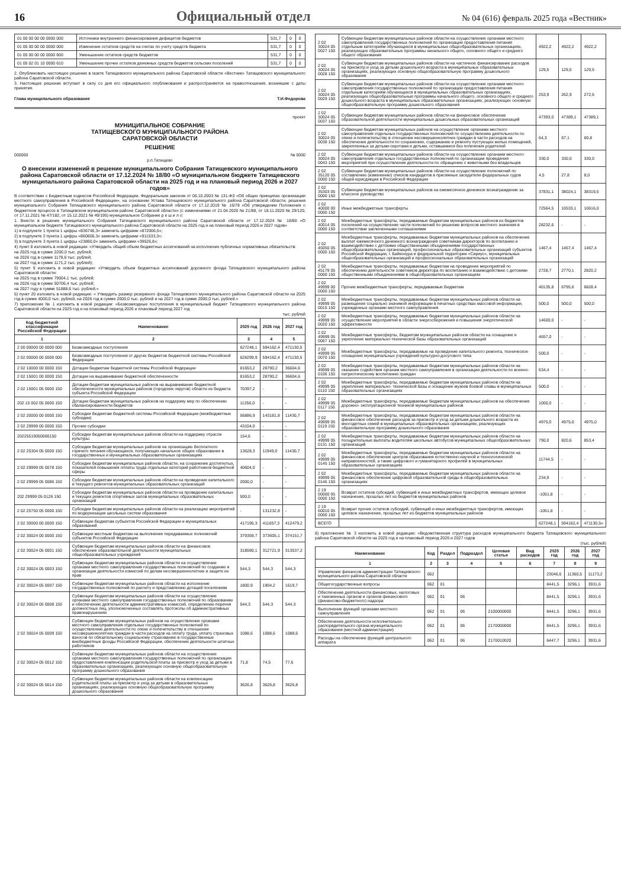16 Официальный отдел № 04 (616) февраль 2025 года «Вестник»
| 01 00 00 00 00 0000 000 | Источники внутреннего финансирования дефицитов бюджетов | 531,7 | 0 | 0 |
| 01 05 00 00 00 0000 000 | Изменение остатков средств на счетах по учету средств бюджета | 531,7 | 0 | 0 |
| 01 05 00 00 00 0000 600 | Уменьшение остатков средств бюджетов | 531,7 | 0 | 0 |
| 01 05 02 01 10 0000 610 | Уменьшение прочих остатков денежных средств бюджетов сельских поселений | 531,7 | 0 | 0 |
2. Опубликовать настоящее решение в газете Татищевского муниципального района Саратовской области «Вестник» Татищевского муниципального района Саратовской области.
3. Настоящее решение вступает в силу со дня его официального опубликования и распространяется на правоотношения, возникшие с даты принятия.
Глава муниципального образования Т.И.Федорова
проект
МУНИЦИПАЛЬНОЕ СОБРАНИЕ
ТАТИЩЕВСКОГО МУНИЦИПАЛЬНОГО РАЙОНА
САРАТОВСКОЙ ОБЛАСТИ
РЕШЕНИЕ
000000 № 0000
р.п.Татищево
О внесении изменений в решение муниципального Собрания Татищевского муниципального района Саратовской области от 17.12.2024 № 18/80 «О муниципальном бюджете Татищевского муниципального района Саратовской области на 2025 год и на плановый период 2026 и 2027 годов»
В соответствии с Бюджетным кодексом Российской Федерации, Федеральным законом от 06.10.2003 № 131-ФЗ «Об общих принципах организации местного самоуправления в Российской Федерации», на основании Устава Татищевского муниципального района Саратовской области, решения муниципального Собрания Татищевского муниципального района Саратовской области от 17.12.2019 № 16/78 «Об утверждении Положения о бюджетном процессе в Татищевском муниципальном районе Саратовской области» (с изменениями от 21.04.2020 № 21/88, от 18.11.2020 № 29/120, от 17.11.2021 № 47/182, от 15.12.2021 № 49/195) муниципальное Собрание р е ш и л о:
1. Внести в решение муниципального Собрания Татищевского муниципального района Саратовской области от 17.12.2024 № 18/80 «О муниципальном бюджете Татищевского муниципального района Саратовской области на 2025 год и на плановый период 2026 и 2027 годов»
1) в подпункте 1 пункта 1 цифры «836746,3» заменить цифрами «872006,5»;
2) в подпункте 2 пункта 1 цифры «860606,3» заменить цифрами «911533,3»;
3) в подпункте 3 пункта 1 цифры «23860,0» заменить цифрами «39526,8»;
4) пункт 8 изложить в новой редакции: «Утвердить общий объем бюджетных ассигнований на исполнение публичных нормативных обязательств:
на 2025 год в сумме 2200,0 тыс. рублей;
на 2026 год в сумме 1179,6 тыс. рублей;
на 2027 год в сумме 1171,2 тыс. рублей);
5) пункт 9 изложить в новой редакции: «Утвердить объем бюджетных ассигнований дорожного фонда Татищевского муниципального района Саратовской области:
на 2025 год в сумме 79004,1 тыс. рублей;
на 2026 год в сумме 50706,4 тыс. рублей;
на 2027 году в сумме 51888,6 тыс. рублей.»
6) пункт 20 изложить в новой редакции: « Утвердить размер резервного фонда Татищевского муниципального района Саратовской области на 2025 год в сумме 4000,0 тыс. рублей, на 2026 год в сумме 2000,0 тыс. рублей и на 2027 год в сумме 2000,0 тыс. рублей.»
7) приложение № 1 изложить в новой редакции: «Безвозмездные поступления в муниципальный бюджет Татищевского муниципального района Саратовской области на 2025 год и на плановый период 2026 и плановый период 2027 год
тыс. рублей
| Код бюджетной классификации Российской Федерации | Наименование | 2025 год | 2026 год | 2027 год |
| --- | --- | --- | --- | --- |
| 1 | 2 | 3 | 4 | 5 |
| 2 00 00000 00 0000 000 | Безвозмездные поступления | 627248,1 | 594162,4 | 471130,5 |
| 2 02 00000 00 0000 000 | Безвозмездные поступления от других бюджетов бюджетной системы Российской Федерации | 628299,9 | 594162,4 | 471130,5 |
| 2 02 10000 00 0000 150 | Дотации бюджетам бюджетной системы Российской Федерации | 81653,2 | 28790,2 | 36604,6 |
| 2 02 15001 00 0000 150 | Дотации на выравнивание бюджетной обеспеченности | 81653,2 | 28790,2 | 36604,6 |
| 2 02 15001 05 0000 150 | Дотации бюджетам муниципальных районов на выравнивание бюджетной обеспеченности муниципальных районов (городских округов) области из бюджета субъекта Российской Федерации | 70397,2 | - | - |
| 202 15 002 05 0000 150 | Дотации бюджетам муниципальных районов на поддержку мер по обеспечению сбалансированности бюджетов | 11256,0 | - | - |
| 2 02 20000 00 0000 150 | Субсидии бюджетам бюджетной системы Российской Федерации (межбюджетные субсидии) | 56886,9 | 143181,8 | 11430,7 |
| 2 02 29999 00 0000 150 | Прочие субсидии | 43104,0 | - | - |
| 20225519050000150 | Субсидии бюджетам муниципальных районов области на поддержку отрасли культуры | 154,6 | - | - |
| 2 02 25304 05 0000 150 | Субсидии бюджетам муниципальных районов на организацию бесплатного горячего питания обучающихся, получающих начальное общее образование в государственных и муниципальных образовательных организациях | 13628,3 | 11949,0 | 11430,7 |
| 2 02 29999 05 0078 150 | Субсидии бюджетам муниципальных районов области, на сохранение достигнутых, показателей повышения оплаты труда отдельных категорий работников бюджетной сферы | 40604,0 | - | - |
| 2 02 29999 05 0086 150 | Субсидии бюджетам муниципальных районов области на проведение капитального и текущего ремонтов муниципальных образовательных организаций | 2000,0 | - | - |
| 202 29999 05 0126 150 | Субсидии бюджетам муниципальных районов области на проведение капитальных и текущих ремонтов спортивных залов муниципальных образовательных организаций | 500,0 | - | - |
| 2 02 25750 05 0000 150 | Субсидии бюджетам муниципальных районов области на реализацию мероприятий по модернизации школьных систем образования | - | 131232,8 | - |
| 2 02 30000 00 0000 150 | Субвенции бюджетам субъектов Российской Федерации и муниципальных образований | 417195,3 | 411657,3 | 412479,2 |
| 2 02 30024 00 0000 150 | Субвенции местным бюджетам на выполнение передаваемых полномочий субъектов Российской Федерации | 379359,7 | 373605,1 | 374151,7 |
| 2 02 30024 05 0001 150 | Субвенции бюджетам муниципальных районов области на финансовое обеспечение образовательной деятельности муниципальных общеобразовательных учреждений | 318590,1 | 312721,9 | 313537,2 |
| 2 02 30024 05 0003 150 | Субвенции бюджетам муниципальных районов области на осуществление органами местного самоуправления государственных полномочий по созданию и организации деятельности комиссий по делам несовершеннолетних и защите их прав | 544,3 | 544,3 | 544,3 |
| 2 02 30024 05 0007 150 | Субвенции бюджетам муниципальных районов области на исполнение государственных полномочий по расчету и представлению дотаций поселениям | 1800,9 | 1904,2 | 1619,7 |
| 2 02 30024 05 0008 150 | Субвенции бюджетам муниципальных районов области на осуществление органами местного самоуправления государственных полномочий по образованию и обеспечению деятельности административных комиссий, определению перечня должностных лиц, уполномоченных составлять протоколы об административных правонарушениях | 544,3 | 544,3 | 544,3 |
| 2 02 30024 05 0009 150 | Субвенции бюджетам муниципальных районов на осуществление органами местного самоуправления отдельных государственных полномочий по осуществлению деятельности по опеке и попечительству в отношении несовершеннолетних граждан в части расходов на оплату труда, уплату страховых взносов по обязательному социальному страхованию в государственные внебюджетные фонды Российской Федерации, обеспечение деятельности штатных работников | 1088,6 | 1088,6 | 1088,6 |
| 2 02 30024 05 0012 150 | Субвенции бюджетам муниципальных районов области на осуществление органами местного самоуправления государственных полномочий по организации предоставления компенсации родительской платы за присмотр и уход за детьми в образовательных организациях, реализующих основную общеобразовательную программу дошкольного образования | 71,8 | 74,5 | 77,6 |
| 2 02 30024 05 0014 150 | Субвенции бюджетам муниципальных районов области на компенсацию родительской платы за присмотр и уход за детьми в образовательных организациях, реализующих основную общеобразовательную программу дошкольного образования | 3626,8 | 3626,8 | 3626,8 |
| 2 02 30024 05 0027 150 | Субвенции бюджетам муниципальных районов области на осуществление органами местного самоуправления государственных полномочий по организации предоставления питания отдельным категориям обучающихся в муниципальных общеобразовательных организациях, реализующих образовательные программы начального общего, основного общего и среднего общего образования | 4922,2 | 4922,2 | 4922,2 |
| 2 02 30024 05 0028 150 | Субвенции бюджетам муниципальных районов области на частичное финансирование расходов на присмотр и уход за детьми дошкольного возраста в муниципальных образовательных организациях, реализующих основную общеобразовательную программу дошкольного образования | 129,5 | 129,5 | 129,5 |
| 2 02 30024 05 0029 150 | Субвенции бюджетам муниципальных районов области на осуществление органами местного самоуправления государственных полномочий по организации предоставления питания отдельным категориям обучающихся в муниципальных образовательных организациях, реализующих общеобразовательные программы начального общего, основного общего и среднего дошкольного возраста в муниципальных образовательных организациях, реализующих основную общеобразовательную программу дошкольного образования | 253,9 | 262,9 | 272,6 |
| 2 02 30024 05 0037 150 | Субвенции бюджетам муниципальных районов области на финансовое обеспечение образовательной деятельности муниципальных дошкольных образовательных организаций | 47393,0 | 47389,1 | 47389,1 |
| 2 02 30024 05 0038 150 | Субвенции бюджетам муниципальных районов на осуществление органами местного самоуправления отдельных государственных полномочий по осуществлению деятельности по опеке и попечительству в отношении несовершеннолетних граждан в части расходов на обеспечение деятельности по сохранению, содержанию и ремонту пустующих жилых помещений, закрепленных за детьми-сиротами и детьми, оставшимися без попечения родителей | 64,3 | 67,1 | 69,8 |
| 2 02 30024 05 0043 150 | Субвенции бюджетам муниципальных районов области на осуществление органами местного самоуправления отдельных государственных полномочий по организации проведения мероприятий при осуществлении деятельности по обращению с животными без владельцев | 330,0 | 330,0 | 330,0 |
| 2 02 35120 05 0000 150 | Субвенции бюджетам муниципальных районов области на осуществление полномочий по составлению (изменению) списков кандидатов в присяжные заседатели федеральных судов общей юрисдикции в Российской Федерации | 4,5 | 27,8 | 8,0 |
| 2 02 35303 05 0000 150 | Субвенции бюджетам муниципальных районов на ежемесячное денежное вознаграждение за классное руководство | 37831,1 | 38024,1 | 38319,5 |
| 2 02 40000 00 0000 150 | Иные межбюджетные трансферты | 72564,5 | 10533,1 | 10616,0 |
| 2 02 40014 05 0000 150 | Межбюджетные трансферты, передаваемые бюджетам муниципальных районов из бюджетов поселений на осуществление части полномочий по решению вопросов местного значения в соответствии заключенными соглашениями | 28232,6 | - | - |
| 2 02 45050 05 0000 150 | Межбюджетные трансферты, передаваемые бюджетам муниципальных районов на обеспечение выплат ежемесячного денежного вознаграждения советникам директоров по воспитанию и взаимодействию с детскими общественными объединениями государственных общеобразовательных организаций, профессиональных образовательных организаций субъектов Российской Федерации, г. Байконура и федеральной территории «Сириус», муниципальных общеобразовательных организаций и профессиональных образовательных организаций | 1467,4 | 1467,4 | 1467,4 |
| 2 02 45179 05 0000 150 | Межбюджетные трансферты, передаваемые бюджетам на проведение мероприятий по обеспечению деятельности советников директора по воспитанию и взаимодействию с детскими общественными объединениями в общеобразовательных организациях | 2728,7 | 2770,1 | 2820,2 |
| 2 02 49999 00 0000 150 | Прочие межбюджетные трансферты, передаваемые бюджетам | 40135,8 | 6795,6 | 6828,4 |
| 2 02 49999 05 0015 150 | Межбюджетные трансферты, передаваемые бюджетам муниципальных районов области на размещение социально значимой информации в печатных средствах массовой информации, учрежденных органами местного самоуправления | 500,0 | 500,0 | 500,0 |
| 2 02 49999 05 0020 150 | Межбюджетные трансферты, передаваемые бюджетам муниципальных районов области на осуществление мероприятий в области энергосбережения и повышения энергетической эффективности | 14600,0 | - | - |
| 2 02 49999 05 0067 150 | Межбюджетные трансферты, бюджетам муниципальных районов области на оснащение и укрепление материально-технической базы образовательных организаций | 4657,0 | - | - |
| 2 02 49999 05 0070 150 | Межбюджетные трансферты, передаваемые на проведение капитального ремонта, техническое оснащение муниципальных учреждений культурно-досугового типа | 500,0 | - | - |
| 2 02 49999 05 0106 150 | Межбюджетные трансферты, передаваемые бюджетам муниципальных районов области на оказание содействия органам местного самоуправления в организации деятельности по военно-патриотическому воспитанию граждан | 634,4 | - | - |
| 2 02 49999 05 0110 150 | Межбюджетные трансферты, передаваемые бюджетам муниципальных районов области на укрепление материально- технической базы и оснащение музеев боевой славы в муниципальных образовательных организациях | 500,0 | - | - |
| 2 02 49999 05 0117 150 | Межбюджетные трансферты, передаваемые бюджетам муниципальных районов на обеспечение дорожно- эксплуатационной техникой муниципальных районов | 1000,0 | - | - |
| 2 02 49999 05 0119 150 | Межбюджетные трансферты, передаваемые бюджетам муниципальных районов области на финансовое обеспечение расходов за присмотр и уход за детьми дошкольного возраста из многодетных семей в муниципальных образовательных организациях, реализующих образовательную программу дошкольного образования | 4975,0 | 4975,0 | 4975,0 |
| 2 02 49999 05 0131 150 | Межбюджетные трансферты, передаваемые бюджетам муниципальных районов области на поощрительные выплаты водителям школьных автобусов муниципальных общеобразовательных организаций | 790,0 | 820,6 | 853,4 |
| 2 02 49999 05 0145 150 | Межбюджетные трансферты, передаваемые бюджетам муниципальных районов области на финансовое обеспечение центров образования естественно-научной и технологической направленностей, а также цифрового и гуманитарного профилей в муниципальных образовательных организациях | 11744,5 | - | - |
| 2 02 49999 05 0146 150 | Межбюджетные трансферты, передаваемые бюджетам муниципальных районов области на финансовое обеспечение цифровой образовательной среды в общеобразовательных организациях | 234,9 | - | - |
| 2 19 00000 05 0000 150 | Возврат остатков субсидий, субвенций и иных межбюджетных трансфертов, имеющих целевое назначение, прошлых лет из бюджетов муниципальных районов | -1051,8 | - | - |
| 2 19 60010 05 0000 150 | Возврат прочих остатков субсидий, субвенций и иных межбюджетных трансфертов, имеющих целевое назначение, прошлых лет из бюджетов муниципальных районов | -1051,8 | - | - |
| ВСЕГО | | 627248,1 | 594162,4 | 471130,5» |
8) приложение № 3 изложить в новой редакции: «Ведомственная структура расходов муниципального бюджета Татищевского муниципального района Саратовской области на 2025 год и на плановый период 2026 и 2027 годов
(тыс. рублей)
| Наименование | Код | Раздел | Подраздел | Целевая статья | Вид расходов | 2025 год | 2026 год | 2027 год |
| --- | --- | --- | --- | --- | --- | --- | --- | --- |
| 1 | 2 | 3 | 4 | 5 | 6 | 7 | 8 | 9 |
| Управление финансов администрации Татищевского муниципального района Саратовской области | 062 | | | | | 23046,6 | 11360,5 | 11173,2 |
| Общегосударственные вопросы | 062 | 01 | | | | 8441,5 | 3296,1 | 3931,6 |
| Обеспечение деятельности финансовых, налоговых и таможенных органов и органов финансового (финансово-бюджетного) надзора | 062 | 01 | 06 | | | 8441,5 | 3296,1 | 3931,6 |
| Выполнение функций органами местного самоуправления | 062 | 01 | 06 | 2100000000 | | 8441,5 | 3296,1 | 3931,6 |
| Обеспечение деятельности исполнительно-распорядительного органа муниципального образования (местной администрации) | 062 | 01 | 06 | 2170000000 | | 8441,5 | 3296,1 | 3931,6 |
| Расходы на обеспечение функций центрального аппарата | 062 | 01 | 06 | 2170010020 | | 6447,7 | 3296,1 | 3931,6 |